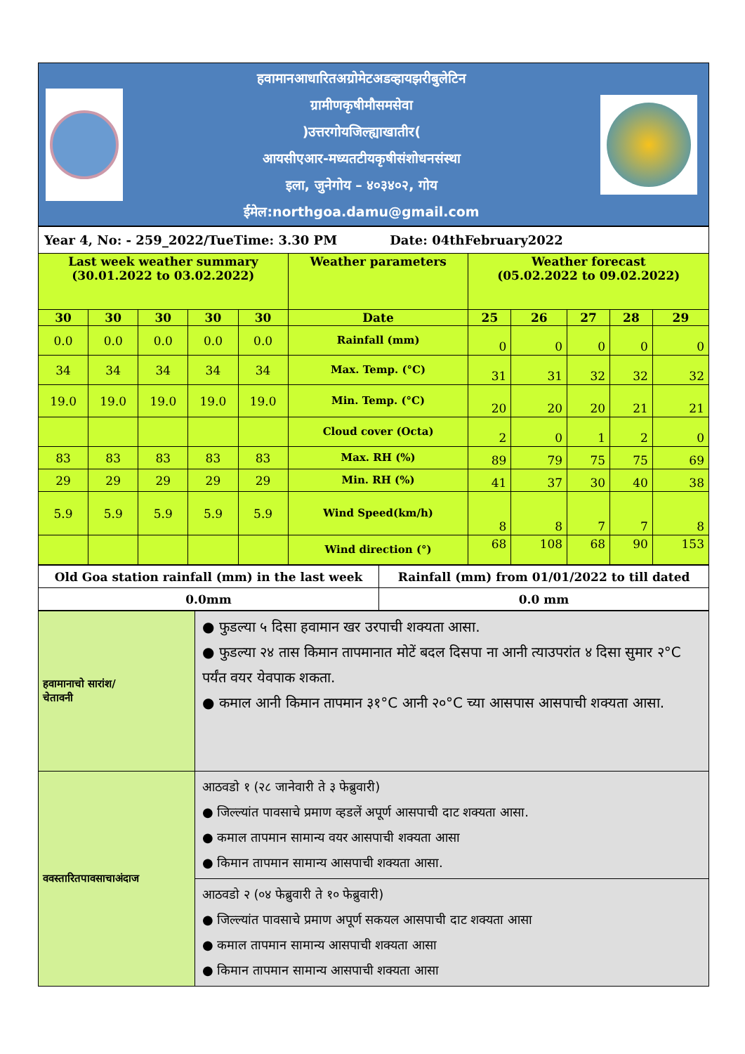हवामानआधारितअग्रोमेटअडव्हायझरीबुलेटिन
ग्रामीणकृषीमौसमसेवा
)उत्तरगोयजिल्ह्याखातीर(
आयसीएआर-मध्यतटीयकृषीसंशोधनसंस्था
इला, जुनेगोय – ४०३४०२, गोय
ईमेल:northgoa.damu@gmail.com
| Year 4, No: - 259_2022/TueTime: 3.30 PM Date: 04thFebruary2022 | | | | | | | | | | |
| Last week weather summary (30.01.2022 to 03.02.2022) | | | | | Weather parameters | Weather forecast (05.02.2022 to 09.02.2022) | | | | |
| 30 | 30 | 30 | 30 | 30 | Date | 25 | 26 | 27 | 28 | 29 |
| 0.0 | 0.0 | 0.0 | 0.0 | 0.0 | Rainfall (mm) | 0 | 0 | 0 | 0 | 0 |
| 34 | 34 | 34 | 34 | 34 | Max. Temp. (°C) | 31 | 31 | 32 | 32 | 32 |
| 19.0 | 19.0 | 19.0 | 19.0 | 19.0 | Min. Temp. (°C) | 20 | 20 | 20 | 21 | 21 |
| | | | | | Cloud cover (Octa) | 2 | 0 | 1 | 2 | 0 |
| 83 | 83 | 83 | 83 | 83 | Max. RH (%) | 89 | 79 | 75 | 75 | 69 |
| 29 | 29 | 29 | 29 | 29 | Min. RH (%) | 41 | 37 | 30 | 40 | 38 |
| 5.9 | 5.9 | 5.9 | 5.9 | 5.9 | Wind Speed(km/h) | 8 | 8 | 7 | 7 | 8 |
| | | | | | Wind direction (°) | 68 | 108 | 68 | 90 | 153 |
| Old Goa station rainfall (mm) in the last week | Rainfall (mm) from 01/01/2022 to till dated |
| 0.0mm | 0.0 mm |
| हवामानाचो सारांश/ चेतावनी | ● फुडल्या ५ दिसा हवामान खर उरपाची शक्यता आसा. ● फुडल्या २४ तास किमान तापमानात मोटें बदल दिसपा ना आनी त्याउपरांत ४ दिसा सुमार २°C पर्यंत वयर येवपाक शकता. ● कमाल आनी किमान तापमान ३१°C आनी २०°C च्या आसपास आसपाची शक्यता आसा. |
| ववस्तारितपावसाचाअंदाज | आठवडो १ (२८ जानेवारी ते ३ फेब्रुवारी) ● जिल्ल्यांत पावसाचे प्रमाण व्हडलें अपूर्ण आसपाची दाट शक्यता आसा. ● कमाल तापमान सामान्य वयर आसपाची शक्यता आसा ● किमान तापमान सामान्य आसपाची शक्यता आसा. |
| | आठवडो २ (०४ फेब्रुवारी ते १० फेब्रुवारी) ● जिल्ल्यांत पावसाचे प्रमाण अपूर्ण सकयल आसपाची दाट शक्यता आसा ● कमाल तापमान सामान्य आसपाची शक्यता आसा ● किमान तापमान सामान्य आसपाची शक्यता आसा |